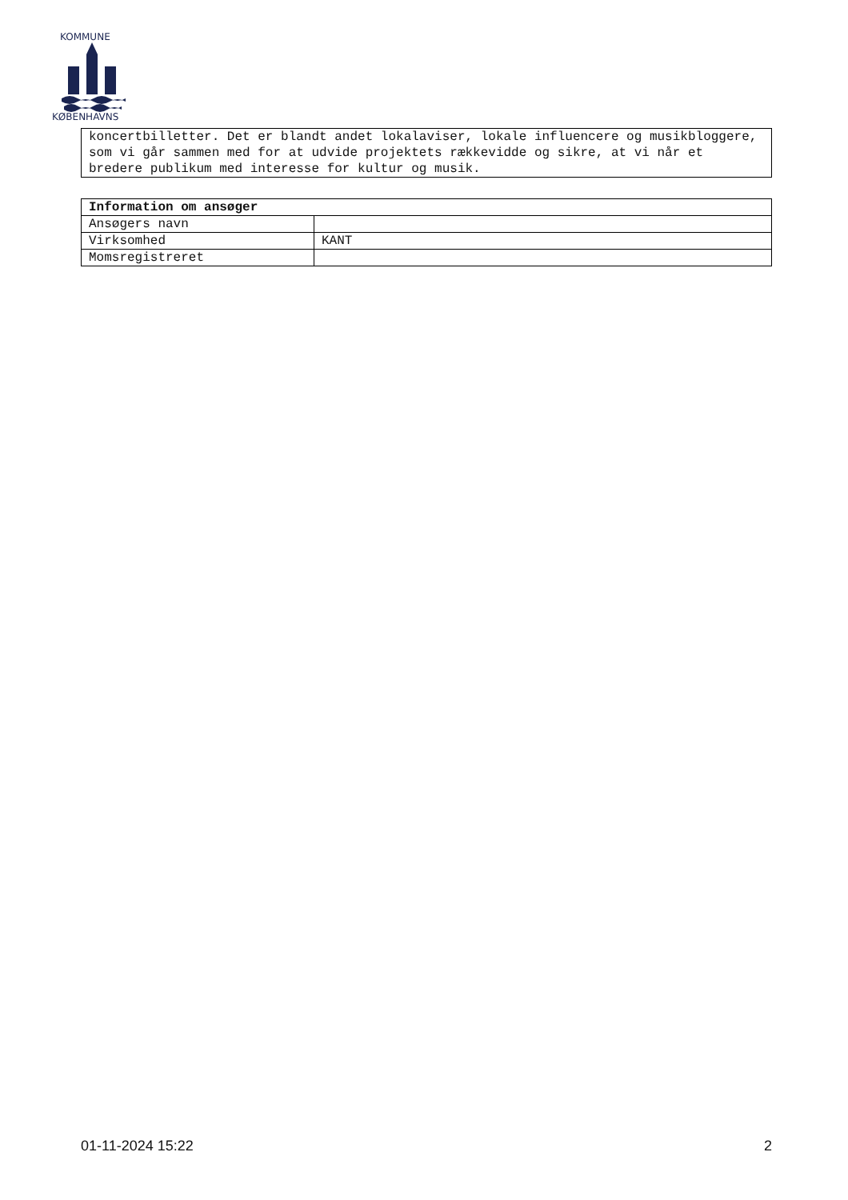KOMMUNE
KØBENHAVNS
koncertbilletter. Det er blandt andet lokalaviser, lokale influencere og musikbloggere, som vi går sammen med for at udvide projektets rækkevidde og sikre, at vi når et bredere publikum med interesse for kultur og musik.
| Information om ansøger | |
| --- | --- |
| Ansøgers navn | |
| Virksomhed | KANT |
| Momsregistreret | |
01-11-2024 15:22 2